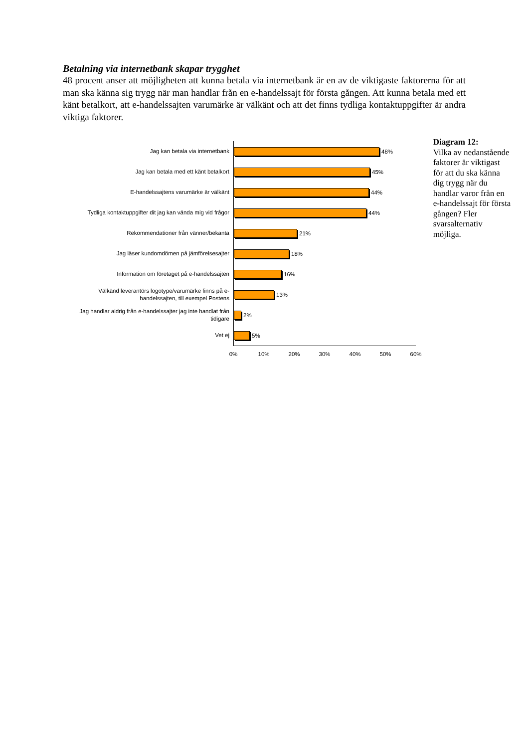Betalning via internetbank skapar trygghet
48 procent anser att möjligheten att kunna betala via internetbank är en av de viktigaste faktorerna för att man ska känna sig trygg när man handlar från en e-handelssajt för första gången. Att kunna betala med ett känt betalkort, att e-handelssajten varumärke är välkänt och att det finns tydliga kontaktuppgifter är andra viktiga faktorer.
Jag kan betala via internetbank
48%
Jag kan betala med ett känt betalkort
45%
E-handelssajtens varumärke är välkänt
44%
Tydliga kontaktuppgifter dit jag kan vända mig vid frågor
44%
Rekommendationer från vänner/bekanta
21%
Jag läser kundomdömen på jämförelsesajter
18%
Information om företaget på e-handelssajten
16%
Välkänd leverantörs logotype/varumärke finns på e-handelssajten, till exempel Postens
13%
Jag handlar aldrig från e-handelssajter jag inte handlat från tidigare
2%
Vet ej
5%
0% 10% 20% 30% 40% 50% 60%
Diagram 12:
Vilka av nedanstående faktorer är viktigast för att du ska känna dig trygg när du handlar varor från en e-handelssajt för första gången? Fler svarsalternativ möjliga.